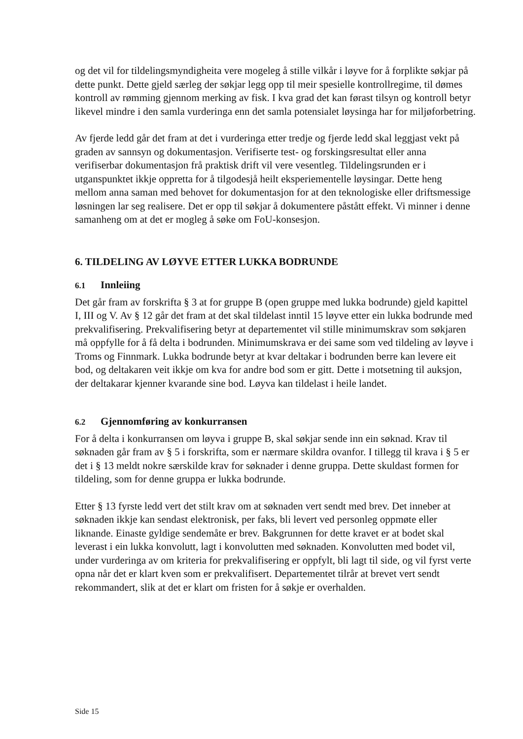og det vil for tildelingsmyndigheita vere mogeleg å stille vilkår i løyve for å forplikte søkjar på dette punkt. Dette gjeld særleg der søkjar legg opp til meir spesielle kontrollregime, til dømes kontroll av rømming gjennom merking av fisk. I kva grad det kan førast tilsyn og kontroll betyr likevel mindre i den samla vurderinga enn det samla potensialet løysinga har for miljøforbetring.
Av fjerde ledd går det fram at det i vurderinga etter tredje og fjerde ledd skal leggjast vekt på graden av sannsyn og dokumentasjon. Verifiserte test- og forskingsresultat eller anna verifiserbar dokumentasjon frå praktisk drift vil vere vesentleg. Tildelingsrunden er i utganspunktet ikkje oppretta for å tilgodesjå heilt eksperiementelle løysingar. Dette heng mellom anna saman med behovet for dokumentasjon for at den teknologiske eller driftsmessige løsningen lar seg realisere. Det er opp til søkjar å dokumentere påstått effekt. Vi minner i denne samanheng om at det er mogleg å søke om FoU-konsesjon.
6. TILDELING AV LØYVE ETTER LUKKA BODRUNDE
6.1 Innleiing
Det går fram av forskrifta § 3 at for gruppe B (open gruppe med lukka bodrunde) gjeld kapittel I, III og V. Av § 12 går det fram at det skal tildelast inntil 15 løyve etter ein lukka bodrunde med prekvalifisering. Prekvalifisering betyr at departementet vil stille minimumskrav som søkjaren må oppfylle for å få delta i bodrunden. Minimumskrava er dei same som ved tildeling av løyve i Troms og Finnmark. Lukka bodrunde betyr at kvar deltakar i bodrunden berre kan levere eit bod, og deltakaren veit ikkje om kva for andre bod som er gitt. Dette i motsetning til auksjon, der deltakarar kjenner kvarande sine bod. Løyva kan tildelast i heile landet.
6.2 Gjennomføring av konkurransen
For å delta i konkurransen om løyva i gruppe B, skal søkjar sende inn ein søknad. Krav til søknaden går fram av § 5 i forskrifta, som er nærmare skildra ovanfor. I tillegg til krava i § 5 er det i § 13 meldt nokre særskilde krav for søknader i denne gruppa. Dette skuldast formen for tildeling, som for denne gruppa er lukka bodrunde.
Etter § 13 fyrste ledd vert det stilt krav om at søknaden vert sendt med brev. Det inneber at søknaden ikkje kan sendast elektronisk, per faks, bli levert ved personleg oppmøte eller liknande. Einaste gyldige sendemåte er brev. Bakgrunnen for dette kravet er at bodet skal leverast i ein lukka konvolutt, lagt i konvolutten med søknaden. Konvolutten med bodet vil, under vurderinga av om kriteria for prekvalifisering er oppfylt, bli lagt til side, og vil fyrst verte opna når det er klart kven som er prekvalifisert. Departementet tilrår at brevet vert sendt rekommandert, slik at det er klart om fristen for å søkje er overhalden.
Side 15